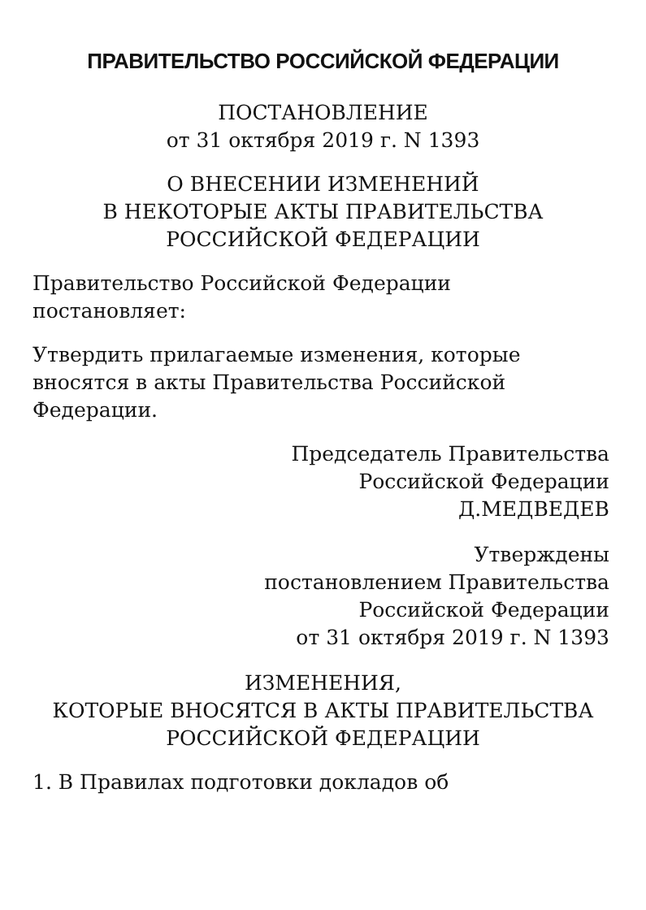ПРАВИТЕЛЬСТВО РОССИЙСКОЙ ФЕДЕРАЦИИ
ПОСТАНОВЛЕНИЕ
от 31 октября 2019 г. N 1393
О ВНЕСЕНИИ ИЗМЕНЕНИЙ
В НЕКОТОРЫЕ АКТЫ ПРАВИТЕЛЬСТВА
РОССИЙСКОЙ ФЕДЕРАЦИИ
Правительство Российской Федерации
постановляет:
Утвердить прилагаемые изменения, которые
вносятся в акты Правительства Российской
Федерации.
Председатель Правительства
Российской Федерации
Д.МЕДВЕДЕВ
Утверждены
постановлением Правительства
Российской Федерации
от 31 октября 2019 г. N 1393
ИЗМЕНЕНИЯ,
КОТОРЫЕ ВНОСЯТСЯ В АКТЫ ПРАВИТЕЛЬСТВА
РОССИЙСКОЙ ФЕДЕРАЦИИ
1. В Правилах подготовки докладов об